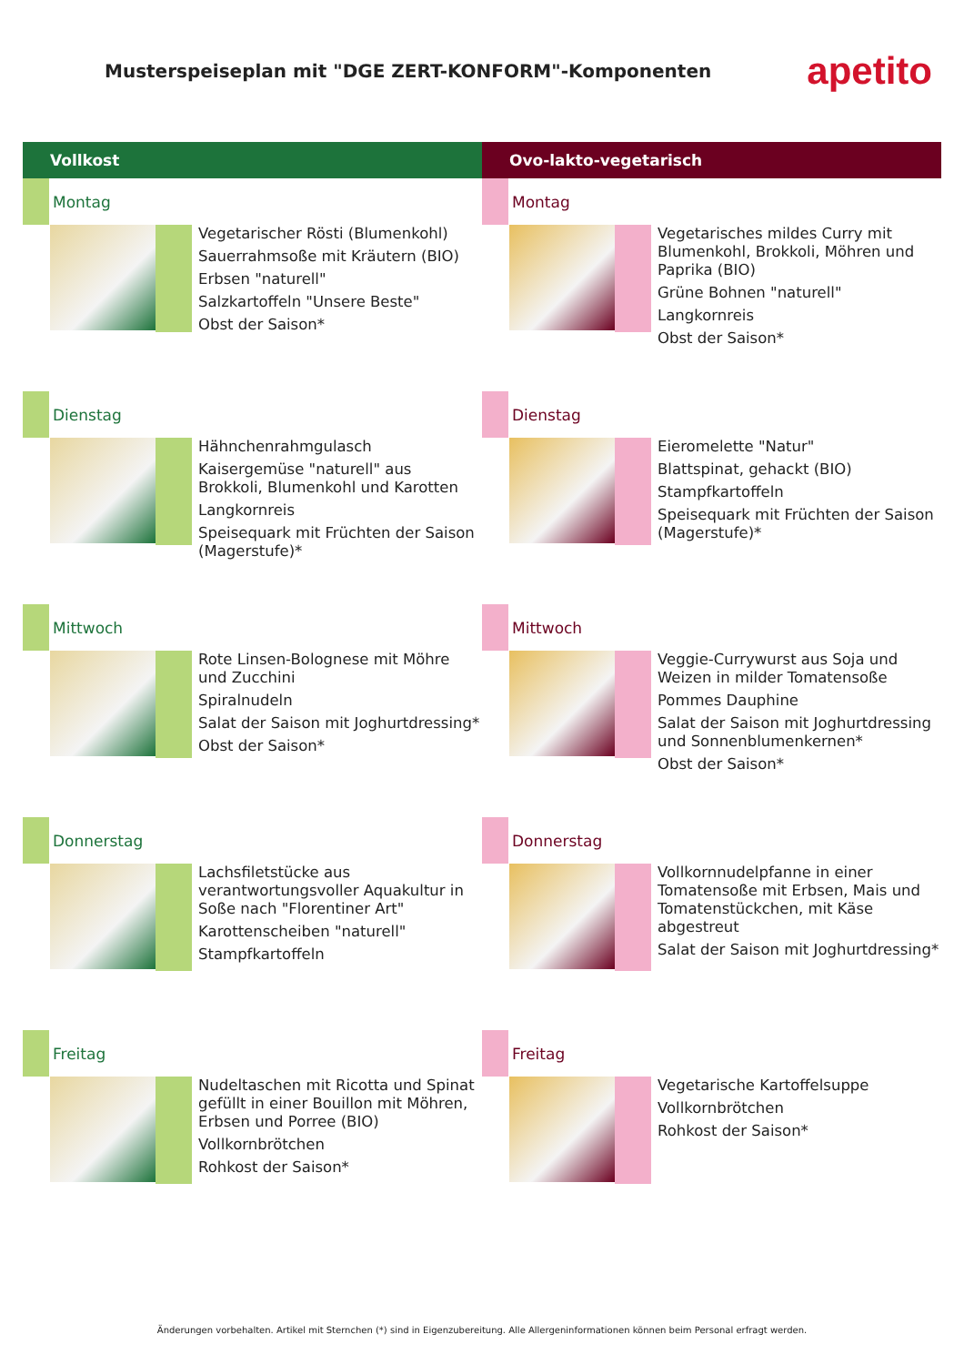Musterspeiseplan mit "DGE ZERT-KONFORM"-Komponenten
apetito
Vollkost
Montag
Vegetarischer Rösti (Blumenkohl)
Sauerrahmsoße mit Kräutern (BIO)
Erbsen "naturell"
Salzkartoffeln "Unsere Beste"
Obst der Saison*
Dienstag
Hähnchenrahmgulasch
Kaisergemüse "naturell" aus Brokkoli, Blumenkohl und Karotten
Langkornreis
Speisequark mit Früchten der Saison (Magerstufe)*
Mittwoch
Rote Linsen-Bolognese mit Möhre und Zucchini
Spiralnudeln
Salat der Saison mit Joghurtdressing*
Obst der Saison*
Donnerstag
Lachsfiletstücke aus verantwortungsvoller Aquakultur in Soße nach "Florentiner Art"
Karottenscheiben "naturell"
Stampfkartoffeln
Freitag
Nudeltaschen mit Ricotta und Spinat gefüllt in einer Bouillon mit Möhren, Erbsen und Porree (BIO)
Vollkornbrötchen
Rohkost der Saison*
Ovo-lakto-vegetarisch
Montag
Vegetarisches mildes Curry mit Blumenkohl, Brokkoli, Möhren und Paprika (BIO)
Grüne Bohnen "naturell"
Langkornreis
Obst der Saison*
Dienstag
Eieromelette "Natur"
Blattspinat, gehackt (BIO)
Stampfkartoffeln
Speisequark mit Früchten der Saison (Magerstufe)*
Mittwoch
Veggie-Currywurst aus Soja und Weizen in milder Tomatensoße
Pommes Dauphine
Salat der Saison mit Joghurtdressing und Sonnenblumenkernen*
Obst der Saison*
Donnerstag
Vollkornnudelpfanne in einer Tomatensoße mit Erbsen, Mais und Tomatenstückchen, mit Käse abgestreut
Salat der Saison mit Joghurtdressing*
Freitag
Vegetarische Kartoffelsuppe
Vollkornbrötchen
Rohkost der Saison*
Änderungen vorbehalten. Artikel mit Sternchen (*) sind in Eigenzubereitung. Alle Allergeninformationen können beim Personal erfragt werden.